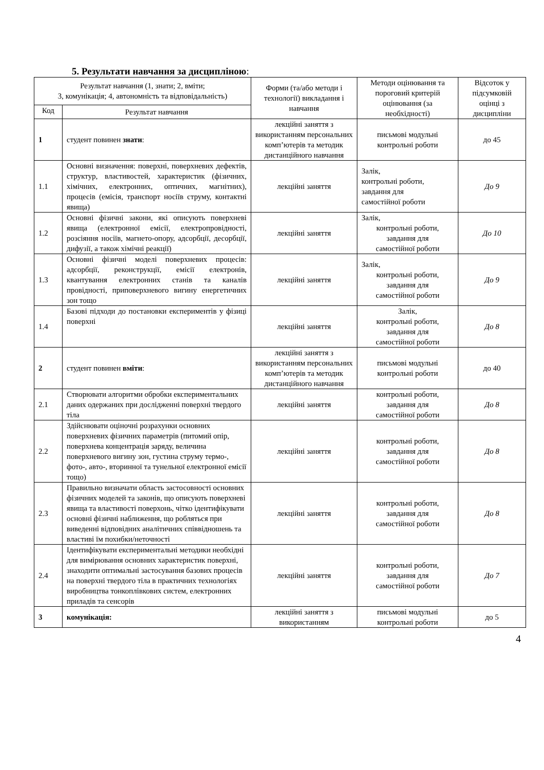5. Результати навчання за дисципліною:
| Результат навчання (1, знати; 2, вміти; 3, комунікація; 4, автономність та відповідальність) | | Форми (та/або методи і технології) викладання і навчання | Методи оцінювання та пороговий критерій оцінювання (за необхідності) | Відсоток у підсумковій оцінці з дисципліни |
| --- | --- | --- | --- | --- |
| Код | Результат навчання | | | |
| 1 | студент повинен знати : | лекційні заняття з використанням персональних комп’ютерів та методик дистанційного навчання | письмові модульні контрольні роботи | до 45 |
| 1.1 | Основні визначення: поверхні, поверхневих дефектів, структур, властивостей, характеристик (фізичних, хімічних, електронних, оптичних, магнітних), процесів (емісія, транспорт носіїв струму, контактні явища) | лекційні заняття | Залік, контрольні роботи, завдання для самостійної роботи | До 9 |
| 1.2 | Основні фізичні закони, які описують поверхневі явища (електронної емісії, електропровідності, розсіяння носіїв, магнето-опору, адсорбції, десорбції, дифузії, а також хімічні реакції) | лекційні заняття | Залік, контрольні роботи, завдання для самостійної роботи | До 10 |
| 1.3 | Основні фізичні моделі поверхневих процесів: адсорбції, реконструкції, емісії електронів, квантування електронних станів та каналів провідності, приповерхневого вигину енергетичних зон тощо | лекційні заняття | Залік, контрольні роботи, завдання для самостійної роботи | До 9 |
| 1.4 | Базові підходи до постановки експериментів у фізиці поверхні | лекційні заняття | Залік, контрольні роботи, завдання для самостійної роботи | До 8 |
| 2 | студент повинен вміти : | лекційні заняття з використанням персональних комп’ютерів та методик дистанційного навчання | письмові модульні контрольні роботи | до 40 |
| 2.1 | Створювати алгоритми обробки експериментальних даних одержаних при дослідженні поверхні твердого тіла | лекційні заняття | контрольні роботи, завдання для самостійної роботи | До 8 |
| 2.2 | Здійснювати оціночні розрахунки основних поверхневих фізичних параметрів (питомий опір, поверхнева концентрація заряду, величина поверхневого вигину зон, густина струму термо-, фото-, авто-, вторинної та тунельної електронної емісії тощо) | лекційні заняття | контрольні роботи, завдання для самостійної роботи | До 8 |
| 2.3 | Правильно визначати область застосовності основних фізичних моделей та законів, що описують поверхневі явища та властивості поверхонь, чітко ідентифікувати основні фізичні наближення, що робляться при виведенні відповідних аналітичних співвідношень та властиві їм похибки/неточності | лекційні заняття | контрольні роботи, завдання для самостійної роботи | До 8 |
| 2.4 | Ідентифікувати експериментальні методики необхідні для вимірювання основних характеристик поверхні, знаходити оптимальні застосування базових процесів на поверхні твердого тіла в практичних технологіях виробництва тонкоплівкових систем, електронних приладів та сенсорів | лекційні заняття | контрольні роботи, завдання для самостійної роботи | До 7 |
| 3 | комунікація: | лекційні заняття з використанням | письмові модульні контрольні роботи | до 5 |
4